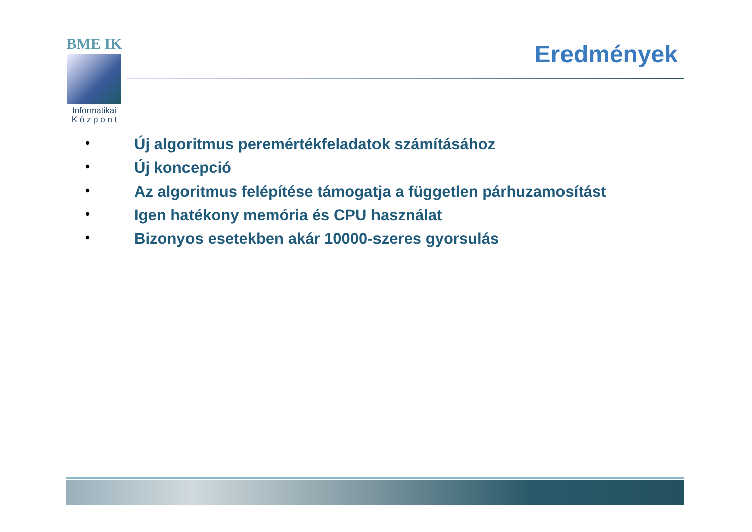BME IK
Informatikai
K ö z p o n t
Eredmények
• Új algoritmus peremértékfeladatok számításához
• Új koncepció
• Az algoritmus felépítése támogatja a független párhuzamosítást
• Igen hatékony memória és CPU használat
• Bizonyos esetekben akár 10000-szeres gyorsulás